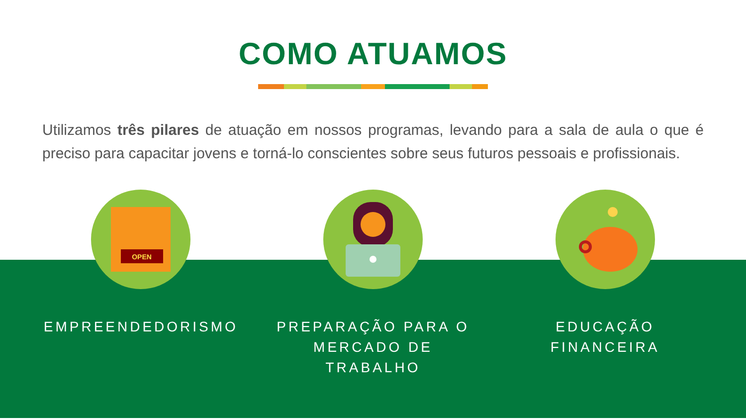COMO ATUAMOS
Utilizamos três pilares de atuação em nossos programas, levando para a sala de aula o que é preciso para capacitar jovens e torná-lo conscientes sobre seus futuros pessoais e profissionais.
OPEN
EMPREENDEDORISMO
PREPARAÇÃO PARA O MERCADO DE TRABALHO
EDUCAÇÃO FINANCEIRA